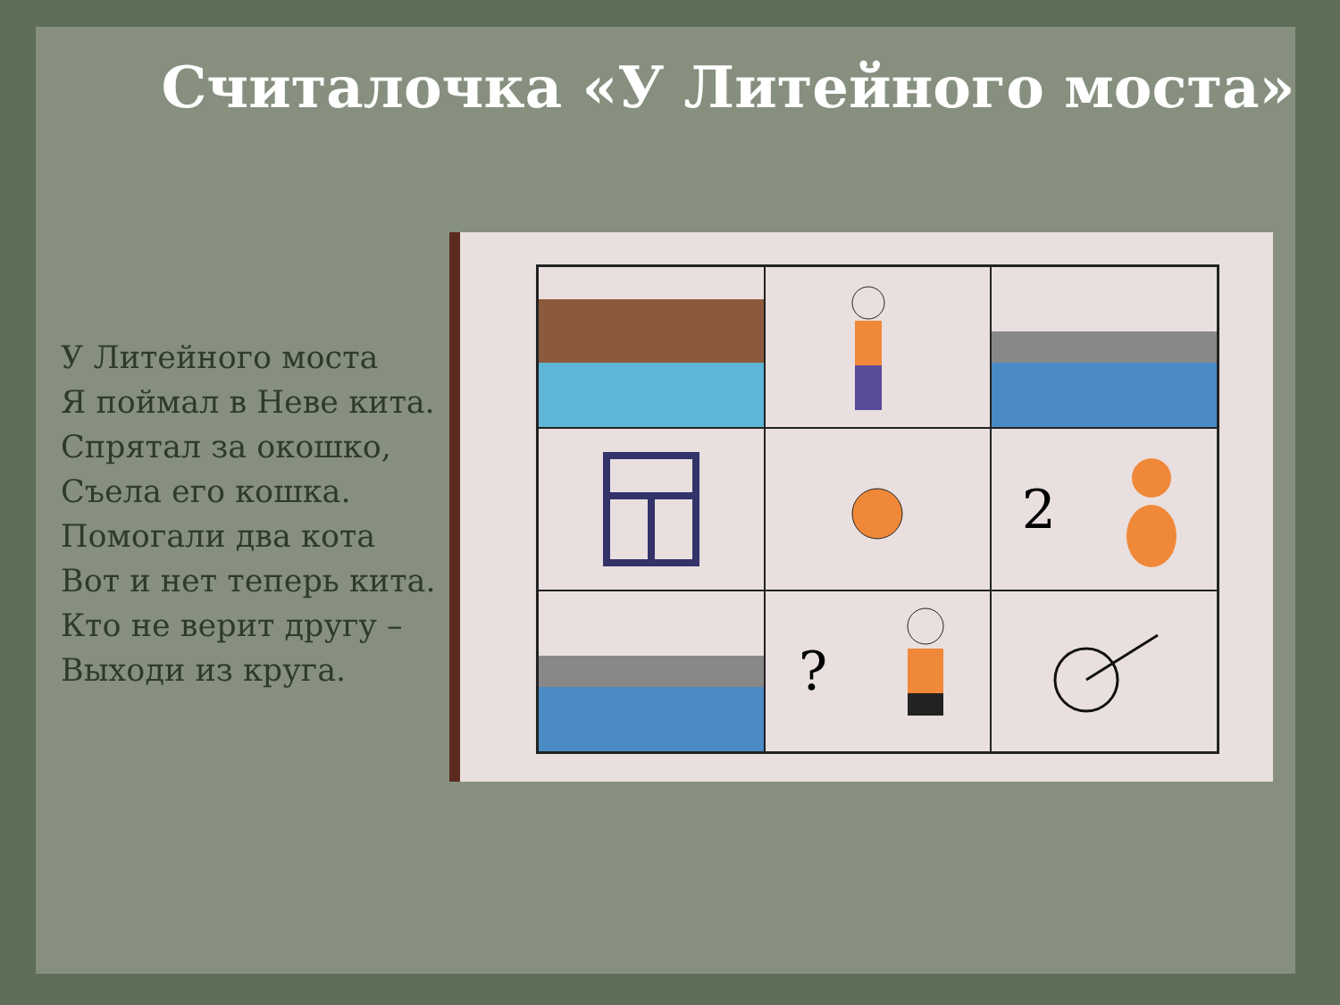Считалочка «У Литейного моста»
У Литейного моста
Я поймал в Неве кита.
Спрятал за окошко,
Съела его кошка.
Помогали два кота
Вот и нет теперь кита.
Кто не верит другу –
Выходи из круга.
2
?